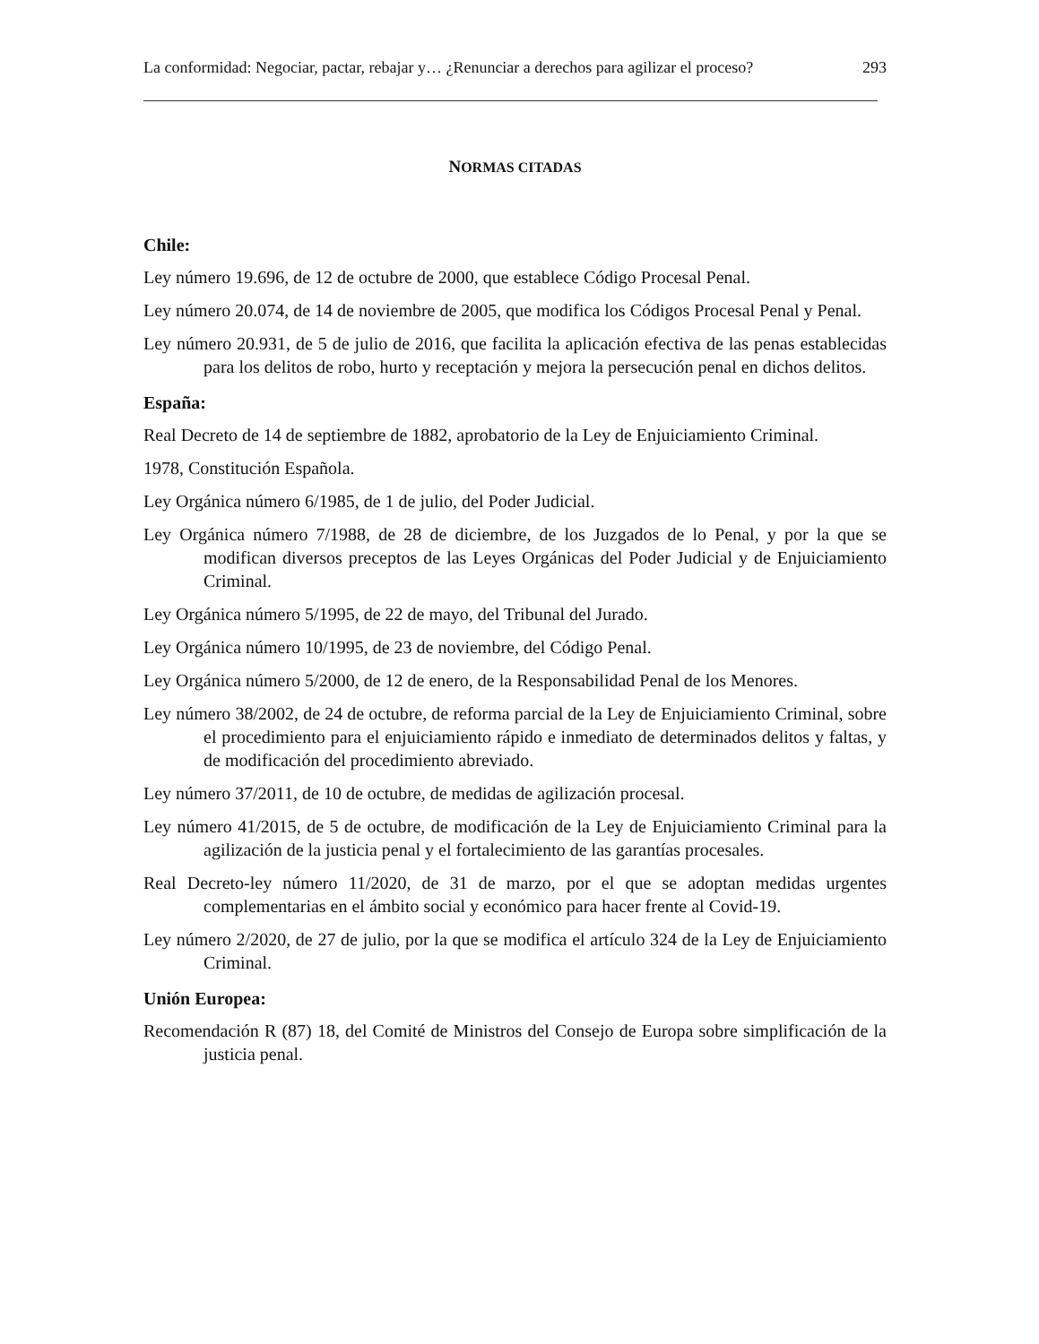La conformidad: Negociar, pactar, rebajar y… ¿Renunciar a derechos para agilizar el proceso? 293
NORMAS CITADAS
Chile:
Ley número 19.696, de 12 de octubre de 2000, que establece Código Procesal Penal.
Ley número 20.074, de 14 de noviembre de 2005, que modifica los Códigos Procesal Penal y Penal.
Ley número 20.931, de 5 de julio de 2016, que facilita la aplicación efectiva de las penas establecidas para los delitos de robo, hurto y receptación y mejora la persecución penal en dichos delitos.
España:
Real Decreto de 14 de septiembre de 1882, aprobatorio de la Ley de Enjuiciamiento Criminal.
1978, Constitución Española.
Ley Orgánica número 6/1985, de 1 de julio, del Poder Judicial.
Ley Orgánica número 7/1988, de 28 de diciembre, de los Juzgados de lo Penal, y por la que se modifican diversos preceptos de las Leyes Orgánicas del Poder Judicial y de Enjuiciamiento Criminal.
Ley Orgánica número 5/1995, de 22 de mayo, del Tribunal del Jurado.
Ley Orgánica número 10/1995, de 23 de noviembre, del Código Penal.
Ley Orgánica número 5/2000, de 12 de enero, de la Responsabilidad Penal de los Menores.
Ley número 38/2002, de 24 de octubre, de reforma parcial de la Ley de Enjuiciamiento Criminal, sobre el procedimiento para el enjuiciamiento rápido e inmediato de determinados delitos y faltas, y de modificación del procedimiento abreviado.
Ley número 37/2011, de 10 de octubre, de medidas de agilización procesal.
Ley número 41/2015, de 5 de octubre, de modificación de la Ley de Enjuiciamiento Criminal para la agilización de la justicia penal y el fortalecimiento de las garantías procesales.
Real Decreto-ley número 11/2020, de 31 de marzo, por el que se adoptan medidas urgentes complementarias en el ámbito social y económico para hacer frente al Covid-19.
Ley número 2/2020, de 27 de julio, por la que se modifica el artículo 324 de la Ley de Enjuiciamiento Criminal.
Unión Europea:
Recomendación R (87) 18, del Comité de Ministros del Consejo de Europa sobre simplificación de la justicia penal.